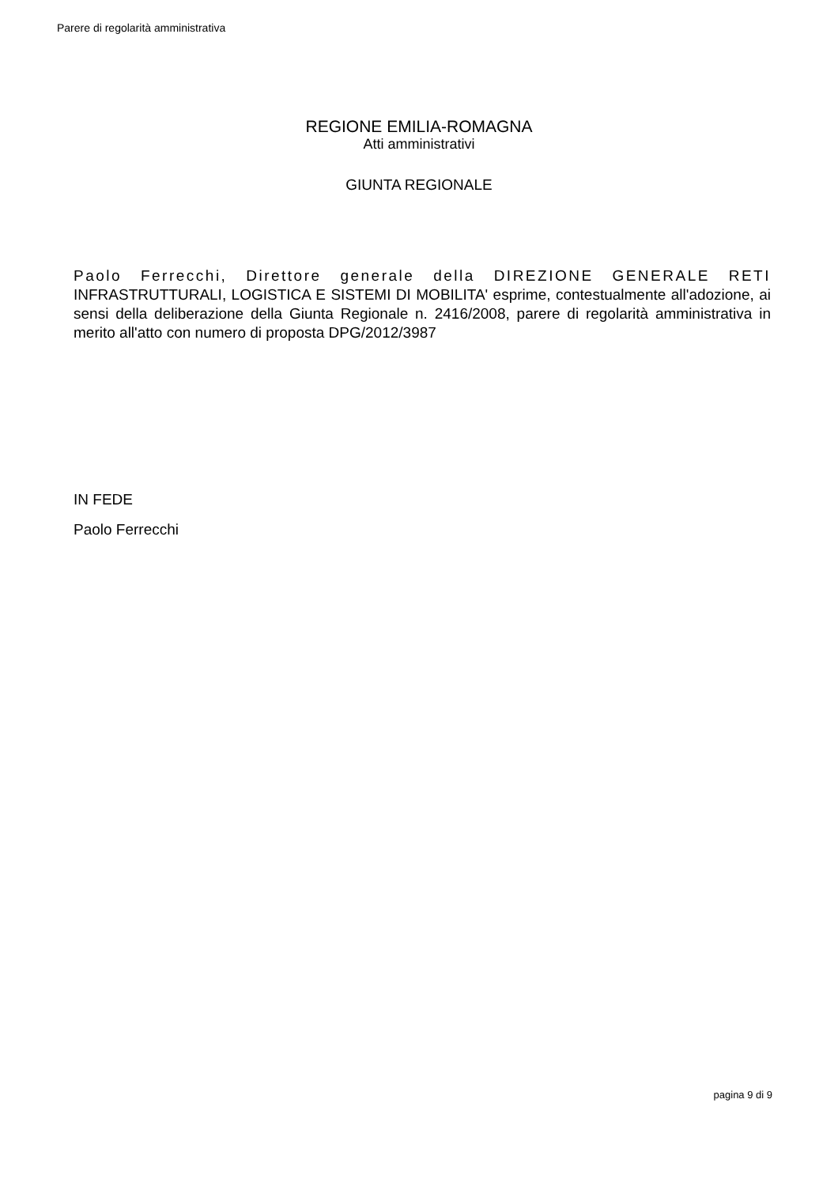Parere di regolarità amministrativa
REGIONE EMILIA-ROMAGNA
Atti amministrativi
GIUNTA REGIONALE
Paolo Ferrecchi, Direttore generale della DIREZIONE GENERALE RETI INFRASTRUTTURALI, LOGISTICA E SISTEMI DI MOBILITA' esprime, contestualmente all'adozione, ai sensi della deliberazione della Giunta Regionale n. 2416/2008, parere di regolarità amministrativa in merito all'atto con numero di proposta DPG/2012/3987
IN FEDE
Paolo Ferrecchi
pagina 9 di 9